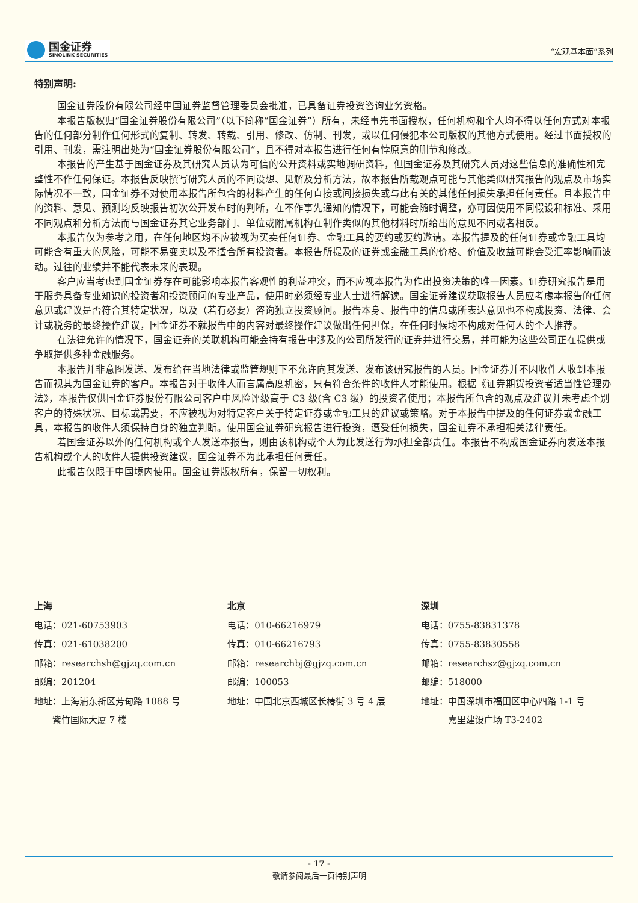国金证券
SINOLINK SECURITIES
“宏观基本面”系列
特别声明:
国金证券股份有限公司经中国证券监督管理委员会批准，已具备证券投资咨询业务资格。
本报告版权归“国金证券股份有限公司”（以下简称“国金证券”）所有，未经事先书面授权，任何机构和个人均不得以任何方式对本报告的任何部分制作任何形式的复制、转发、转载、引用、修改、仿制、刊发，或以任何侵犯本公司版权的其他方式使用。经过书面授权的引用、刊发，需注明出处为“国金证券股份有限公司”，且不得对本报告进行任何有悖原意的删节和修改。
本报告的产生基于国金证券及其研究人员认为可信的公开资料或实地调研资料，但国金证券及其研究人员对这些信息的准确性和完整性不作任何保证。本报告反映撰写研究人员的不同设想、见解及分析方法，故本报告所载观点可能与其他类似研究报告的观点及市场实际情况不一致，国金证券不对使用本报告所包含的材料产生的任何直接或间接损失或与此有关的其他任何损失承担任何责任。且本报告中的资料、意见、预测均反映报告初次公开发布时的判断，在不作事先通知的情况下，可能会随时调整，亦可因使用不同假设和标准、采用不同观点和分析方法而与国金证券其它业务部门、单位或附属机构在制作类似的其他材料时所给出的意见不同或者相反。
本报告仅为参考之用，在任何地区均不应被视为买卖任何证券、金融工具的要约或要约邀请。本报告提及的任何证券或金融工具均可能含有重大的风险，可能不易变卖以及不适合所有投资者。本报告所提及的证券或金融工具的价格、价值及收益可能会受汇率影响而波动。过往的业绩并不能代表未来的表现。
客户应当考虑到国金证券存在可能影响本报告客观性的利益冲突，而不应视本报告为作出投资决策的唯一因素。证券研究报告是用于服务具备专业知识的投资者和投资顾问的专业产品，使用时必须经专业人士进行解读。国金证券建议获取报告人员应考虑本报告的任何意见或建议是否符合其特定状况，以及（若有必要）咨询独立投资顾问。报告本身、报告中的信息或所表达意见也不构成投资、法律、会计或税务的最终操作建议，国金证券不就报告中的内容对最终操作建议做出任何担保，在任何时候均不构成对任何人的个人推荐。
在法律允许的情况下，国金证券的关联机构可能会持有报告中涉及的公司所发行的证券并进行交易，并可能为这些公司正在提供或争取提供多种金融服务。
本报告并非意图发送、发布给在当地法律或监管规则下不允许向其发送、发布该研究报告的人员。国金证券并不因收件人收到本报告而视其为国金证券的客户。本报告对于收件人而言属高度机密，只有符合条件的收件人才能使用。根据《证券期货投资者适当性管理办法》，本报告仅供国金证券股份有限公司客户中风险评级高于 C3 级(含 C3 级）的投资者使用；本报告所包含的观点及建议并未考虑个别客户的特殊状况、目标或需要，不应被视为对特定客户关于特定证券或金融工具的建议或策略。对于本报告中提及的任何证券或金融工具，本报告的收件人须保持自身的独立判断。使用国金证券研究报告进行投资，遭受任何损失，国金证券不承担相关法律责任。
若国金证券以外的任何机构或个人发送本报告，则由该机构或个人为此发送行为承担全部责任。本报告不构成国金证券向发送本报告机构或个人的收件人提供投资建议，国金证券不为此承担任何责任。
此报告仅限于中国境内使用。国金证券版权所有，保留一切权利。
上海
电话：021-60753903
传真：021-61038200
邮箱：researchsh@gjzq.com.cn
邮编：201204
地址：上海浦东新区芳甸路 1088 号
  紫竹国际大厦 7 楼
北京
电话：010-66216979
传真：010-66216793
邮箱：researchbj@gjzq.com.cn
邮编：100053
地址：中国北京西城区长椿街 3 号 4 层
深圳
电话：0755-83831378
传真：0755-83830558
邮箱：researchsz@gjzq.com.cn
邮编：518000
地址：中国深圳市福田区中心四路 1-1 号
   嘉里建设广场 T3-2402
- 17 -
敬请参阅最后一页特别声明